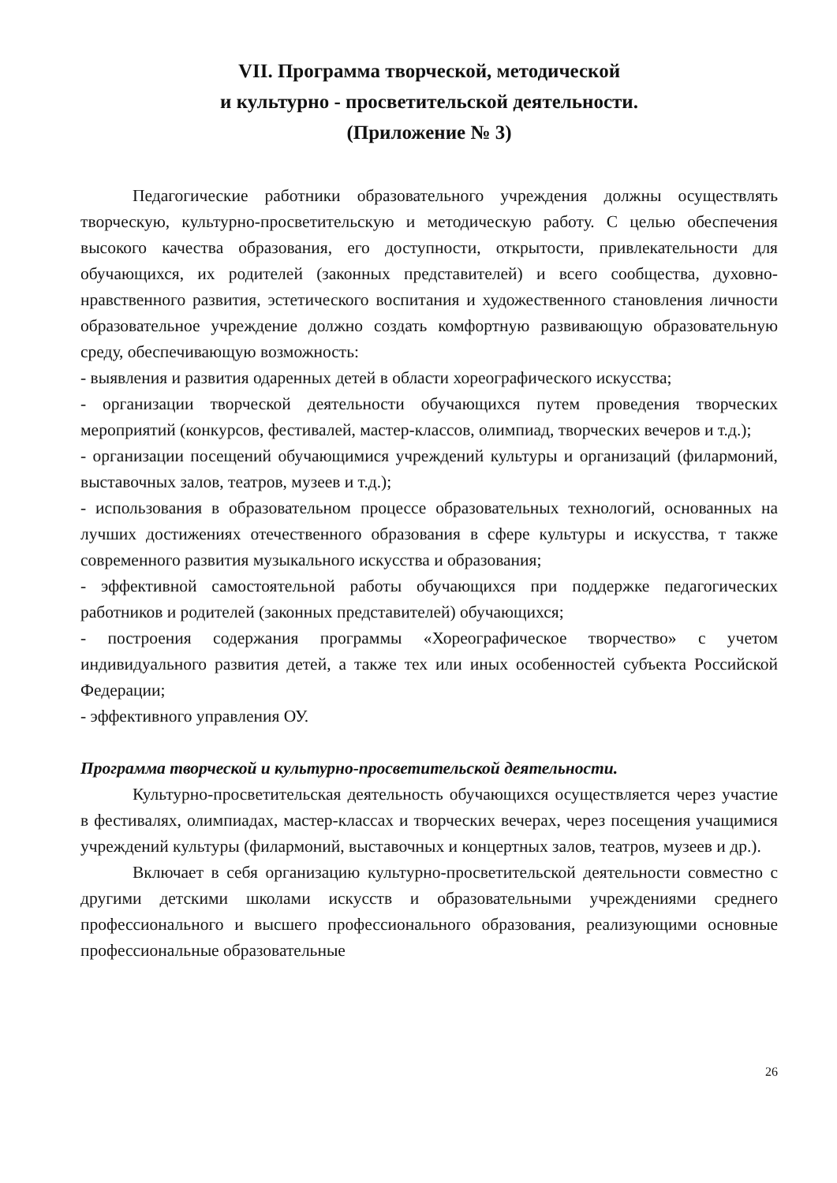VII. Программа творческой, методической
и культурно - просветительской деятельности.
(Приложение № 3)
Педагогические работники образовательного учреждения должны осуществлять творческую, культурно-просветительскую и методическую работу. С целью обеспечения высокого качества образования, его доступности, открытости, привлекательности для обучающихся, их родителей (законных представителей) и всего сообщества, духовно-нравственного развития, эстетического воспитания и художественного становления личности образовательное учреждение должно создать комфортную развивающую образовательную среду, обеспечивающую возможность:
- выявления и развития одаренных детей в области хореографического искусства;
- организации творческой деятельности обучающихся путем проведения творческих мероприятий (конкурсов, фестивалей, мастер-классов, олимпиад, творческих вечеров и т.д.);
- организации посещений обучающимися учреждений культуры и организаций (филармоний, выставочных залов, театров, музеев и т.д.);
- использования в образовательном процессе образовательных технологий, основанных на лучших достижениях отечественного образования в сфере культуры и искусства, т также современного развития музыкального искусства и образования;
- эффективной самостоятельной работы обучающихся при поддержке педагогических работников и родителей (законных представителей) обучающихся;
- построения содержания программы «Хореографическое творчество» с учетом индивидуального развития детей, а также тех или иных особенностей субъекта Российской Федерации;
- эффективного управления ОУ.
Программа творческой и культурно-просветительской деятельности.
Культурно-просветительская деятельность обучающихся осуществляется через участие в фестивалях, олимпиадах, мастер-классах и творческих вечерах, через посещения учащимися учреждений культуры (филармоний, выставочных и концертных залов, театров, музеев и др.).
Включает в себя организацию культурно-просветительской деятельности совместно с другими детскими школами искусств и образовательными учреждениями среднего профессионального и высшего профессионального образования, реализующими основные профессиональные образовательные
26